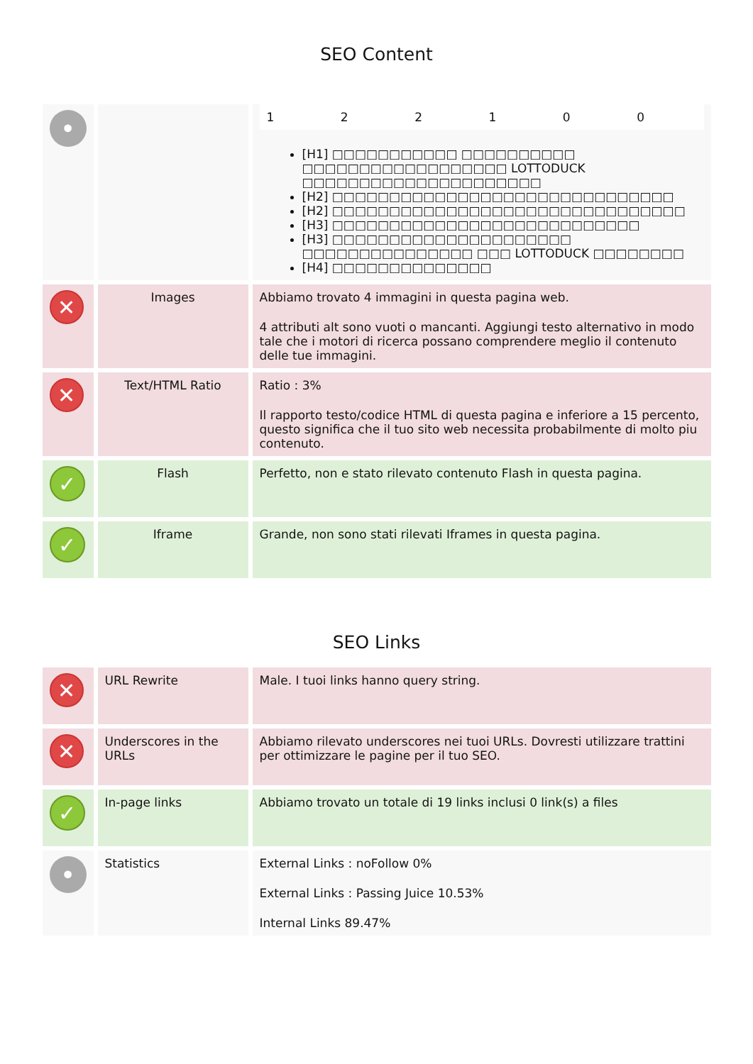SEO Content
| • | | / 1 / 2 / 2 / 1 / 0 / 0 / [H1] □□□□□□□□□□□ □□□□□□□□□□ □□□□□□□□□□□□□□□□□□ LOTTODUCK □□□□□□□□□□□□□□□□□□□□□ [H2] □□□□□□□□□□□□□□□□□□□□□□□□□□□□□□ [H2] □□□□□□□□□□□□□□□□□□□□□□□□□□□□□□□ [H3] □□□□□□□□□□□□□□□□□□□□□□□□□□□ [H3] □□□□□□□□□□□□□□□□□□□□□ □□□□□□□□□□□□□□□ □□□ LOTTODUCK □□□□□□□□ [H4] □□□□□□□□□□□□□□ |
| ✕ | Images | Abbiamo trovato 4 immagini in questa pagina web. 4 attributi alt sono vuoti o mancanti. Aggiungi testo alternativo in modo tale che i motori di ricerca possano comprendere meglio il contenuto delle tue immagini. |
| ✕ | Text/HTML Ratio | Ratio : 3% Il rapporto testo/codice HTML di questa pagina e inferiore a 15 percento, questo significa che il tuo sito web necessita probabilmente di molto piu contenuto. |
| ✓ | Flash | Perfetto, non e stato rilevato contenuto Flash in questa pagina. |
| ✓ | Iframe | Grande, non sono stati rilevati Iframes in questa pagina. |
SEO Links
| ✕ | URL Rewrite | Male. I tuoi links hanno query string. |
| ✕ | Underscores in the URLs | Abbiamo rilevato underscores nei tuoi URLs. Dovresti utilizzare trattini per ottimizzare le pagine per il tuo SEO. |
| ✓ | In-page links | Abbiamo trovato un totale di 19 links inclusi 0 link(s) a files |
| • | Statistics | External Links : noFollow 0% External Links : Passing Juice 10.53% Internal Links 89.47% |